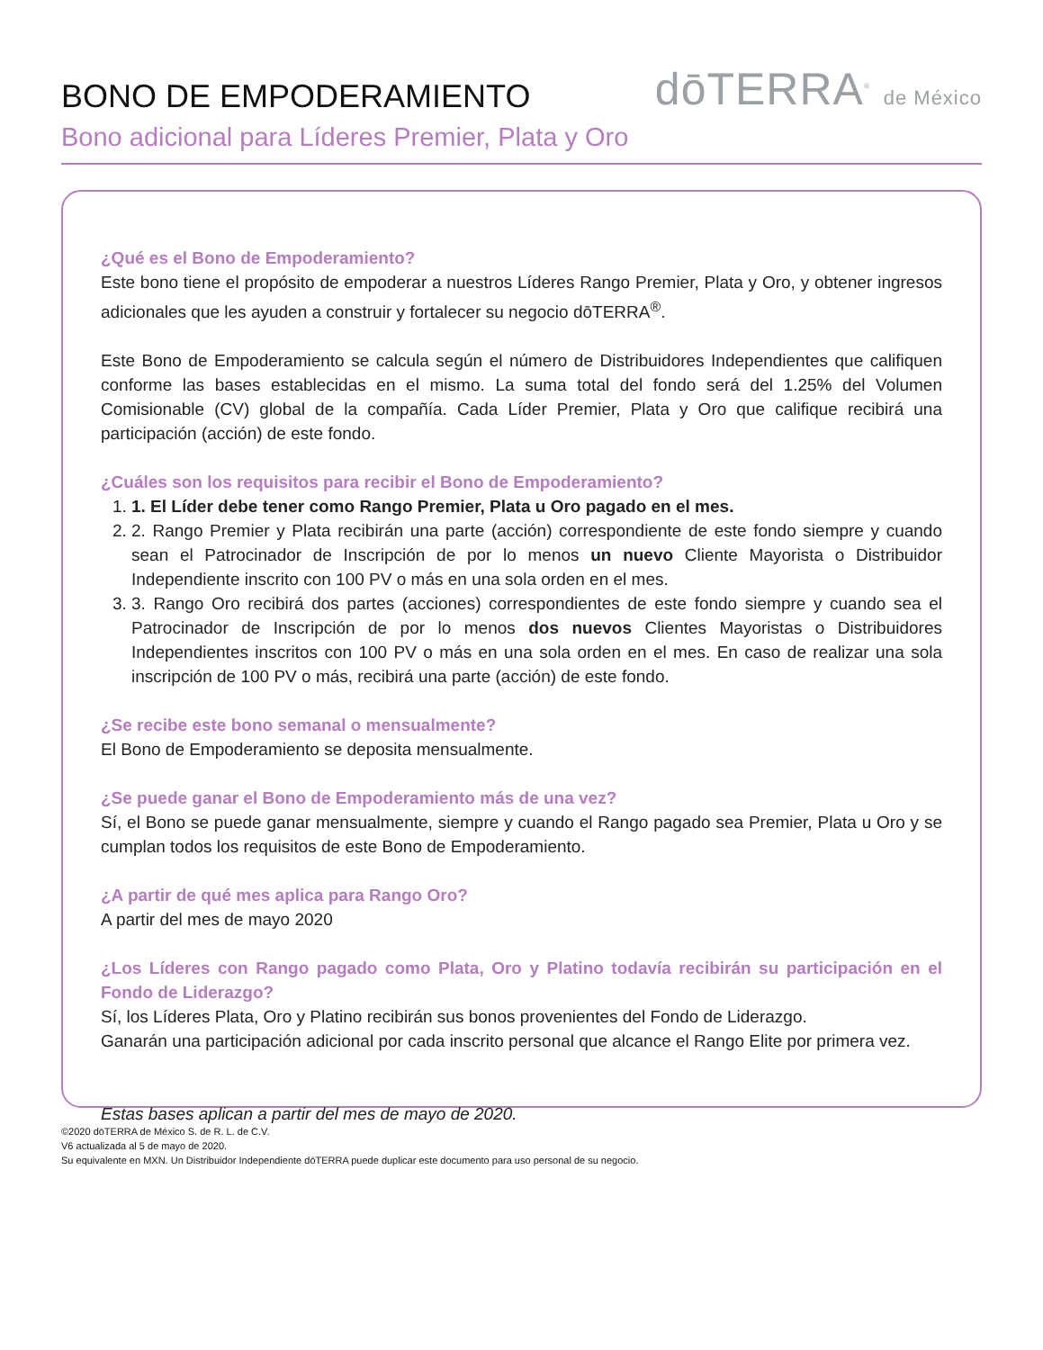BONO DE EMPODERAMIENTO
dōTERRA<sup>®</sup> de México
Bono adicional para Líderes Premier, Plata y Oro
¿Qué es el Bono de Empoderamiento?
Este bono tiene el propósito de empoderar a nuestros Líderes Rango Premier, Plata y Oro, y obtener ingresos adicionales que les ayuden a construir y fortalecer su negocio dōTERRA<sup>®</sup>.
Este Bono de Empoderamiento se calcula según el número de Distribuidores Independientes que califiquen conforme las bases establecidas en el mismo. La suma total del fondo será del 1.25% del Volumen Comisionable (CV) global de la compañía. Cada Líder Premier, Plata y Oro que califique recibirá una participación (acción) de este fondo.
¿Cuáles son los requisitos para recibir el Bono de Empoderamiento?
1. 1. El Líder debe tener como Rango Premier, Plata u Oro pagado en el mes.
2. 2. Rango Premier y Plata recibirán una parte (acción) correspondiente de este fondo siempre y cuando sean el Patrocinador de Inscripción de por lo menos un nuevo Cliente Mayorista o Distribuidor Independiente inscrito con 100 PV o más en una sola orden en el mes.
3. 3. Rango Oro recibirá dos partes (acciones) correspondientes de este fondo siempre y cuando sea el Patrocinador de Inscripción de por lo menos dos nuevos Clientes Mayoristas o Distribuidores Independientes inscritos con 100 PV o más en una sola orden en el mes. En caso de realizar una sola inscripción de 100 PV o más, recibirá una parte (acción) de este fondo.
¿Se recibe este bono semanal o mensualmente?
El Bono de Empoderamiento se deposita mensualmente.
¿Se puede ganar el Bono de Empoderamiento más de una vez?
Sí, el Bono se puede ganar mensualmente, siempre y cuando el Rango pagado sea Premier, Plata u Oro y se cumplan todos los requisitos de este Bono de Empoderamiento.
¿A partir de qué mes aplica para Rango Oro?
A partir del mes de mayo 2020
¿Los Líderes con Rango pagado como Plata, Oro y Platino todavía recibirán su participación en el Fondo de Liderazgo?
Sí, los Líderes Plata, Oro y Platino recibirán sus bonos provenientes del Fondo de Liderazgo.
Ganarán una participación adicional por cada inscrito personal que alcance el Rango Elite por primera vez.
Estas bases aplican a partir del mes de mayo de 2020.
©2020 dōTERRA de México S. de R. L. de C.V.
V6 actualizada al 5 de mayo de 2020.
Su equivalente en MXN. Un Distribuidor Independiente dōTERRA puede duplicar este documento para uso personal de su negocio.